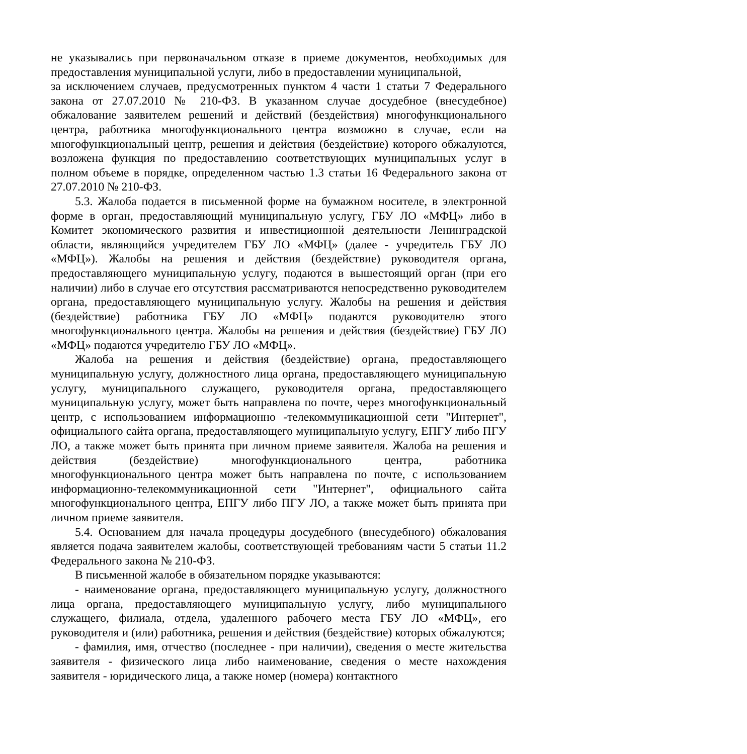не указывались при первоначальном отказе в приеме документов, необходимых для предоставления муниципальной услуги, либо в предоставлении муниципальной,
за исключением случаев, предусмотренных пунктом 4 части 1 статьи 7 Федерального закона от 27.07.2010 № 210-ФЗ. В указанном случае досудебное (внесудебное) обжалование заявителем решений и действий (бездействия) многофункционального центра, работника многофункционального центра возможно в случае, если на многофункциональный центр, решения и действия (бездействие) которого обжалуются, возложена функция по предоставлению соответствующих муниципальных услуг в полном объеме в порядке, определенном частью 1.3 статьи 16 Федерального закона от 27.07.2010 № 210-ФЗ.
5.3. Жалоба подается в письменной форме на бумажном носителе, в электронной форме в орган, предоставляющий муниципальную услугу, ГБУ ЛО «МФЦ» либо в Комитет экономического развития и инвестиционной деятельности Ленинградской области, являющийся учредителем ГБУ ЛО «МФЦ» (далее - учредитель ГБУ ЛО «МФЦ»). Жалобы на решения и действия (бездействие) руководителя органа, предоставляющего муниципальную услугу, подаются в вышестоящий орган (при его наличии) либо в случае его отсутствия рассматриваются непосредственно руководителем органа, предоставляющего муниципальную услугу. Жалобы на решения и действия (бездействие) работника ГБУ ЛО «МФЦ» подаются руководителю этого многофункционального центра. Жалобы на решения и действия (бездействие) ГБУ ЛО «МФЦ» подаются учредителю ГБУ ЛО «МФЦ».
Жалоба на решения и действия (бездействие) органа, предоставляющего муниципальную услугу, должностного лица органа, предоставляющего муниципальную услугу, муниципального служащего, руководителя органа, предоставляющего муниципальную услугу, может быть направлена по почте, через многофункциональный центр, с использованием информационно -телекоммуникационной сети "Интернет", официального сайта органа, предоставляющего муниципальную услугу, ЕПГУ либо ПГУ ЛО, а также может быть принята при личном приеме заявителя. Жалоба на решения и действия (бездействие) многофункционального центра, работника многофункционального центра может быть направлена по почте, с использованием информационно-телекоммуникационной сети "Интернет", официального сайта многофункционального центра, ЕПГУ либо ПГУ ЛО, а также может быть принята при личном приеме заявителя.
5.4. Основанием для начала процедуры досудебного (внесудебного) обжалования является подача заявителем жалобы, соответствующей требованиям части 5 статьи 11.2 Федерального закона № 210-ФЗ.
В письменной жалобе в обязательном порядке указываются:
- наименование органа, предоставляющего муниципальную услугу, должностного лица органа, предоставляющего муниципальную услугу, либо муниципального служащего, филиала, отдела, удаленного рабочего места ГБУ ЛО «МФЦ», его руководителя и (или) работника, решения и действия (бездействие) которых обжалуются;
- фамилия, имя, отчество (последнее - при наличии), сведения о месте жительства заявителя - физического лица либо наименование, сведения о месте нахождения заявителя - юридического лица, а также номер (номера) контактного